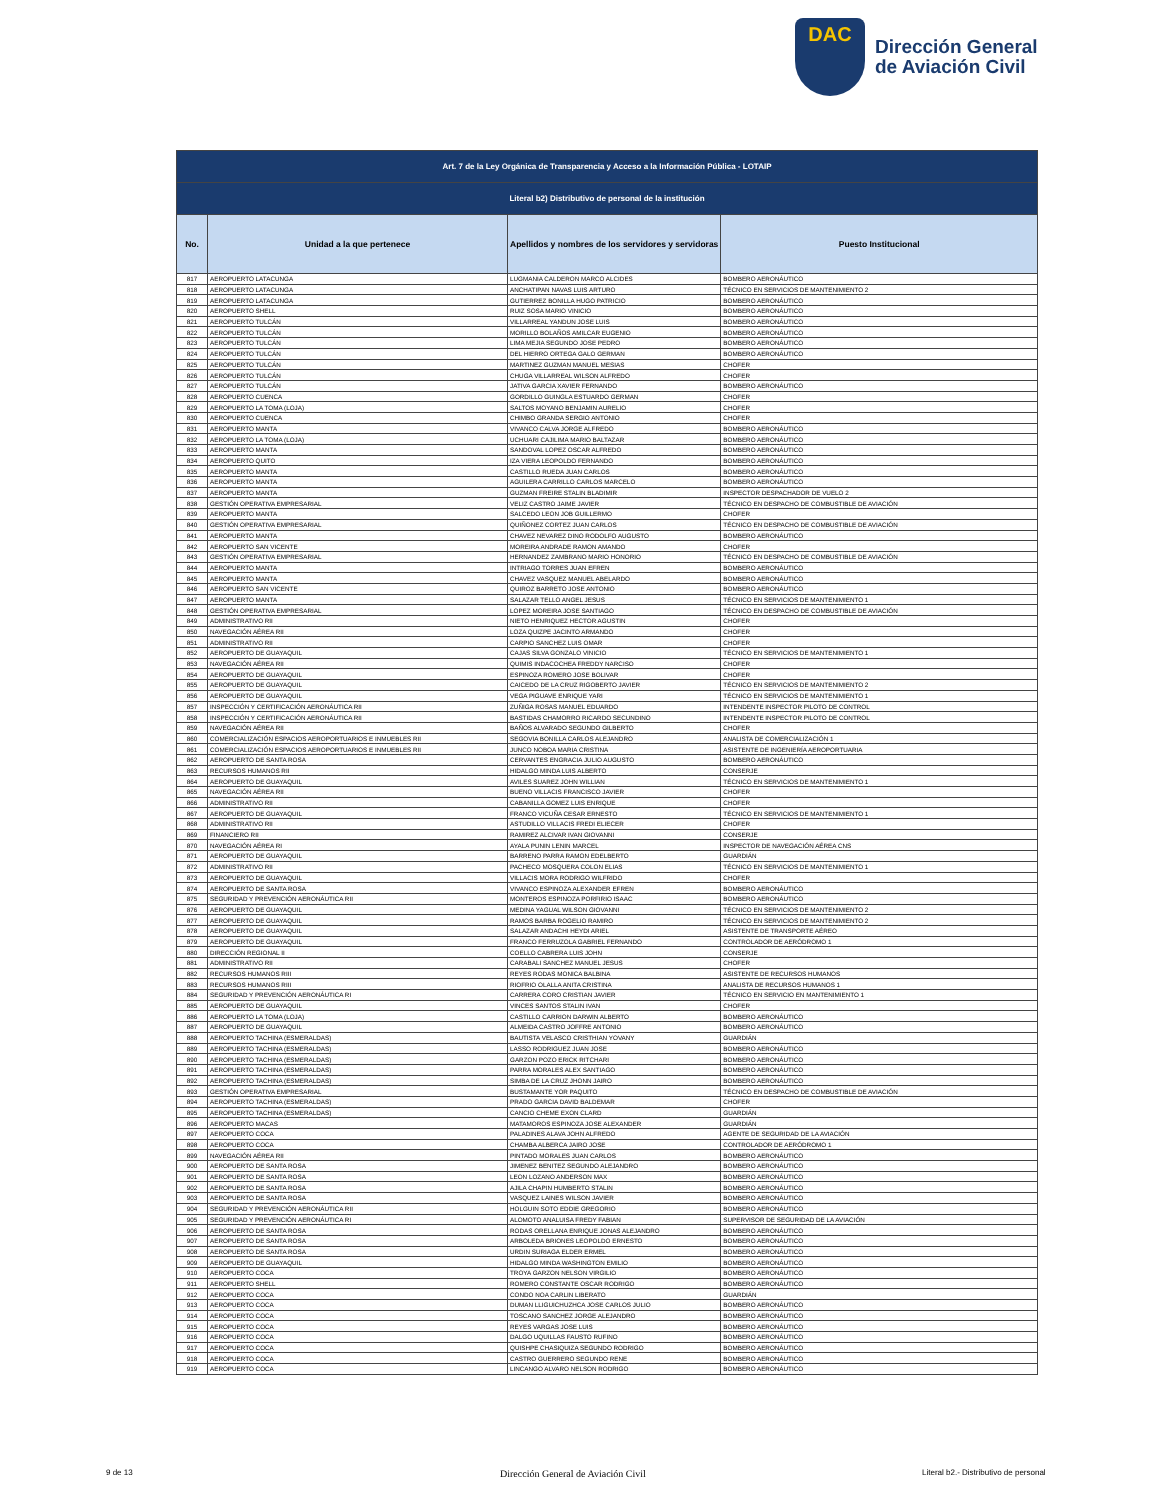DAC
Dirección General
de Aviación Civil
| Art. 7 de la Ley Orgánica de Transparencia y Acceso a la Información Pública - LOTAIP | | | |
| --- | --- | --- | --- |
| Literal b2) Distributivo de personal de la institución | | | |
| No. | Unidad a la que pertenece | Apellidos y nombres de los servidores y servidoras | Puesto Institucional |
| 817 | AEROPUERTO LATACUNGA | LUGMANIA CALDERON MARCO ALCIDES | BOMBERO AERONÁUTICO |
| 818 | AEROPUERTO LATACUNGA | ANCHATIPAN NAVAS LUIS ARTURO | TÉCNICO EN SERVICIOS DE MANTENIMIENTO 2 |
| 819 | AEROPUERTO LATACUNGA | GUTIERREZ BONILLA HUGO PATRICIO | BOMBERO AERONÁUTICO |
| 820 | AEROPUERTO SHELL | RUIZ SOSA MARIO VINICIO | BOMBERO AERONÁUTICO |
| 821 | AEROPUERTO TULCÁN | VILLARREAL YANDUN JOSE LUIS | BOMBERO AERONÁUTICO |
| 822 | AEROPUERTO TULCÁN | MORILLO BOLAÑOS AMILCAR EUGENIO | BOMBERO AERONÁUTICO |
| 823 | AEROPUERTO TULCÁN | LIMA MEJIA SEGUNDO JOSE PEDRO | BOMBERO AERONÁUTICO |
| 824 | AEROPUERTO TULCÁN | DEL HIERRO ORTEGA GALO GERMAN | BOMBERO AERONÁUTICO |
| 825 | AEROPUERTO TULCÁN | MARTINEZ GUZMAN MANUEL MESIAS | CHOFER |
| 826 | AEROPUERTO TULCÁN | CHUGA VILLARREAL WILSON ALFREDO | CHOFER |
| 827 | AEROPUERTO TULCÁN | JATIVA GARCIA XAVIER FERNANDO | BOMBERO AERONÁUTICO |
| 828 | AEROPUERTO CUENCA | GORDILLO GUINGLA ESTUARDO GERMAN | CHOFER |
| 829 | AEROPUERTO LA TOMA (LOJA) | SALTOS MOYANO BENJAMIN AURELIO | CHOFER |
| 830 | AEROPUERTO CUENCA | CHIMBO GRANDA SERGIO ANTONIO | CHOFER |
| 831 | AEROPUERTO MANTA | VIVANCO CALVA JORGE ALFREDO | BOMBERO AERONÁUTICO |
| 832 | AEROPUERTO LA TOMA (LOJA) | UCHUARI CAJILIMA MARIO BALTAZAR | BOMBERO AERONÁUTICO |
| 833 | AEROPUERTO MANTA | SANDOVAL LOPEZ OSCAR ALFREDO | BOMBERO AERONÁUTICO |
| 834 | AEROPUERTO QUITO | IZA VIERA LEOPOLDO FERNANDO | BOMBERO AERONÁUTICO |
| 835 | AEROPUERTO MANTA | CASTILLO RUEDA JUAN CARLOS | BOMBERO AERONÁUTICO |
| 836 | AEROPUERTO MANTA | AGUILERA CARRILLO CARLOS MARCELO | BOMBERO AERONÁUTICO |
| 837 | AEROPUERTO MANTA | GUZMAN FREIRE STALIN BLADIMIR | INSPECTOR DESPACHADOR DE VUELO 2 |
| 838 | GESTIÓN OPERATIVA EMPRESARIAL | VELIZ CASTRO JAIME JAVIER | TÉCNICO EN DESPACHO DE COMBUSTIBLE DE AVIACIÓN |
| 839 | AEROPUERTO MANTA | SALCEDO LEON JOB GUILLERMO | CHOFER |
| 840 | GESTIÓN OPERATIVA EMPRESARIAL | QUIÑONEZ CORTEZ JUAN CARLOS | TÉCNICO EN DESPACHO DE COMBUSTIBLE DE AVIACIÓN |
| 841 | AEROPUERTO MANTA | CHAVEZ NEVAREZ DINO RODOLFO AUGUSTO | BOMBERO AERONÁUTICO |
| 842 | AEROPUERTO SAN VICENTE | MOREIRA ANDRADE RAMON AMANDO | CHOFER |
| 843 | GESTIÓN OPERATIVA EMPRESARIAL | HERNANDEZ ZAMBRANO MARIO HONORIO | TÉCNICO EN DESPACHO DE COMBUSTIBLE DE AVIACIÓN |
| 844 | AEROPUERTO MANTA | INTRIAGO TORRES JUAN EFREN | BOMBERO AERONÁUTICO |
| 845 | AEROPUERTO MANTA | CHAVEZ VASQUEZ MANUEL ABELARDO | BOMBERO AERONÁUTICO |
| 846 | AEROPUERTO SAN VICENTE | QUIROZ BARRETO JOSE ANTONIO | BOMBERO AERONÁUTICO |
| 847 | AEROPUERTO MANTA | SALAZAR TELLO ANGEL JESUS | TÉCNICO EN SERVICIOS DE MANTENIMIENTO 1 |
| 848 | GESTIÓN OPERATIVA EMPRESARIAL | LOPEZ MOREIRA JOSE SANTIAGO | TÉCNICO EN DESPACHO DE COMBUSTIBLE DE AVIACIÓN |
| 849 | ADMINISTRATIVO RII | NIETO HENRIQUEZ HECTOR AGUSTIN | CHOFER |
| 850 | NAVEGACIÓN AÉREA RII | LOZA QUIZPE JACINTO ARMANDO | CHOFER |
| 851 | ADMINISTRATIVO RII | CARPIO SANCHEZ LUIS OMAR | CHOFER |
| 852 | AEROPUERTO DE GUAYAQUIL | CAJAS SILVA GONZALO VINICIO | TÉCNICO EN SERVICIOS DE MANTENIMIENTO 1 |
| 853 | NAVEGACIÓN AÉREA RII | QUIMIS INDACOCHEA FREDDY NARCISO | CHOFER |
| 854 | AEROPUERTO DE GUAYAQUIL | ESPINOZA ROMERO JOSE BOLIVAR | CHOFER |
| 855 | AEROPUERTO DE GUAYAQUIL | CAICEDO DE LA CRUZ RIGOBERTO JAVIER | TÉCNICO EN SERVICIOS DE MANTENIMIENTO 2 |
| 856 | AEROPUERTO DE GUAYAQUIL | VEGA PIGUAVE ENRIQUE YARI | TÉCNICO EN SERVICIOS DE MANTENIMIENTO 1 |
| 857 | INSPECCIÓN Y CERTIFICACIÓN AERONÁUTICA RII | ZUÑIGA ROSAS MANUEL EDUARDO | INTENDENTE INSPECTOR PILOTO DE CONTROL |
| 858 | INSPECCIÓN Y CERTIFICACIÓN AERONÁUTICA RII | BASTIDAS CHAMORRO RICARDO SECUNDINO | INTENDENTE INSPECTOR PILOTO DE CONTROL |
| 859 | NAVEGACIÓN AÉREA RII | BAÑOS ALVARADO SEGUNDO GILBERTO | CHOFER |
| 860 | COMERCIALIZACIÓN ESPACIOS AEROPORTUARIOS E INMUEBLES RII | SEGOVIA BONILLA CARLOS ALEJANDRO | ANALISTA DE COMERCIALIZACIÓN 1 |
| 861 | COMERCIALIZACIÓN ESPACIOS AEROPORTUARIOS E INMUEBLES RII | JUNCO NOBOA MARIA CRISTINA | ASISTENTE DE INGENIERÍA AEROPORTUARIA |
| 862 | AEROPUERTO DE SANTA ROSA | CERVANTES ENGRACIA JULIO AUGUSTO | BOMBERO AERONÁUTICO |
| 863 | RECURSOS HUMANOS RII | HIDALGO MINDA LUIS ALBERTO | CONSERJE |
| 864 | AEROPUERTO DE GUAYAQUIL | AVILES SUAREZ JOHN WILLIAN | TÉCNICO EN SERVICIOS DE MANTENIMIENTO 1 |
| 865 | NAVEGACIÓN AÉREA RII | BUENO VILLACIS FRANCISCO JAVIER | CHOFER |
| 866 | ADMINISTRATIVO RII | CABANILLA GOMEZ LUIS ENRIQUE | CHOFER |
| 867 | AEROPUERTO DE GUAYAQUIL | FRANCO VICUÑA CESAR ERNESTO | TÉCNICO EN SERVICIOS DE MANTENIMIENTO 1 |
| 868 | ADMINISTRATIVO RII | ASTUDILLO VILLACIS FREDI ELIECER | CHOFER |
| 869 | FINANCIERO RII | RAMIREZ ALCIVAR IVAN GIOVANNI | CONSERJE |
| 870 | NAVEGACIÓN AÉREA RI | AYALA PUNIN LENIN MARCEL | INSPECTOR DE NAVEGACIÓN AÉREA CNS |
| 871 | AEROPUERTO DE GUAYAQUIL | BARRENO PARRA RAMON EDELBERTO | GUARDIÁN |
| 872 | ADMINISTRATIVO RII | PACHECO MOSQUERA COLON ELIAS | TÉCNICO EN SERVICIOS DE MANTENIMIENTO 1 |
| 873 | AEROPUERTO DE GUAYAQUIL | VILLACIS MORA RODRIGO WILFRIDO | CHOFER |
| 874 | AEROPUERTO DE SANTA ROSA | VIVANCO ESPINOZA ALEXANDER EFREN | BOMBERO AERONÁUTICO |
| 875 | SEGURIDAD Y PREVENCIÓN AERONÁUTICA RII | MONTEROS ESPINOZA PORFIRIO ISAAC | BOMBERO AERONÁUTICO |
| 876 | AEROPUERTO DE GUAYAQUIL | MEDINA YAGUAL WILSON GIOVANNI | TÉCNICO EN SERVICIOS DE MANTENIMIENTO 2 |
| 877 | AEROPUERTO DE GUAYAQUIL | RAMOS BARBA ROGELIO RAMIRO | TÉCNICO EN SERVICIOS DE MANTENIMIENTO 2 |
| 878 | AEROPUERTO DE GUAYAQUIL | SALAZAR ANDACHI HEYDI ARIEL | ASISTENTE DE TRANSPORTE AÉREO |
| 879 | AEROPUERTO DE GUAYAQUIL | FRANCO FERRUZOLA GABRIEL FERNANDO | CONTROLADOR DE AERÓDROMO 1 |
| 880 | DIRECCIÓN REGIONAL II | COELLO CABRERA LUIS JOHN | CONSERJE |
| 881 | ADMINISTRATIVO RII | CARABALI SANCHEZ MANUEL JESUS | CHOFER |
| 882 | RECURSOS HUMANOS RIII | REYES RODAS MONICA BALBINA | ASISTENTE DE RECURSOS HUMANOS |
| 883 | RECURSOS HUMANOS RIII | RIOFRIO OLALLA ANITA CRISTINA | ANALISTA DE RECURSOS HUMANOS 1 |
| 884 | SEGURIDAD Y PREVENCIÓN AERONÁUTICA RI | CARRERA CORO CRISTIAN JAVIER | TÉCNICO EN SERVICIO EN MANTENIMIENTO 1 |
| 885 | AEROPUERTO DE GUAYAQUIL | VINCES SANTOS STALIN IVAN | CHOFER |
| 886 | AEROPUERTO LA TOMA (LOJA) | CASTILLO CARRION DARWIN ALBERTO | BOMBERO AERONÁUTICO |
| 887 | AEROPUERTO DE GUAYAQUIL | ALMEIDA CASTRO JOFFRE ANTONIO | BOMBERO AERONÁUTICO |
| 888 | AEROPUERTO TACHINA (ESMERALDAS) | BAUTISTA VELASCO CRISTHIAN YOVANY | GUARDIÁN |
| 889 | AEROPUERTO TACHINA (ESMERALDAS) | LASSO RODRIGUEZ JUAN JOSE | BOMBERO AERONÁUTICO |
| 890 | AEROPUERTO TACHINA (ESMERALDAS) | GARZON POZO ERICK RITCHARI | BOMBERO AERONÁUTICO |
| 891 | AEROPUERTO TACHINA (ESMERALDAS) | PARRA MORALES ALEX SANTIAGO | BOMBERO AERONÁUTICO |
| 892 | AEROPUERTO TACHINA (ESMERALDAS) | SIMBA DE LA CRUZ JHONN JAIRO | BOMBERO AERONÁUTICO |
| 893 | GESTIÓN OPERATIVA EMPRESARIAL | BUSTAMANTE YOR PAQUITO | TÉCNICO EN DESPACHO DE COMBUSTIBLE DE AVIACIÓN |
| 894 | AEROPUERTO TACHINA (ESMERALDAS) | PRADO GARCIA DAVID BALDEMAR | CHOFER |
| 895 | AEROPUERTO TACHINA (ESMERALDAS) | CANCIO CHEME EXON CLARD | GUARDIÁN |
| 896 | AEROPUERTO MACAS | MATAMOROS ESPINOZA JOSE ALEXANDER | GUARDIÁN |
| 897 | AEROPUERTO COCA | PALADINES ALAVA JOHN ALFREDO | AGENTE DE SEGURIDAD DE LA AVIACIÓN |
| 898 | AEROPUERTO COCA | CHAMBA ALBERCA JAIRO JOSE | CONTROLADOR DE AERÓDROMO 1 |
| 899 | NAVEGACIÓN AÉREA RII | PINTADO MORALES JUAN CARLOS | BOMBERO AERONÁUTICO |
| 900 | AEROPUERTO DE SANTA ROSA | JIMENEZ BENITEZ SEGUNDO ALEJANDRO | BOMBERO AERONÁUTICO |
| 901 | AEROPUERTO DE SANTA ROSA | LEON LOZANO ANDERSON MAX | BOMBERO AERONÁUTICO |
| 902 | AEROPUERTO DE SANTA ROSA | AJILA CHAPIN HUMBERTO STALIN | BOMBERO AERONÁUTICO |
| 903 | AEROPUERTO DE SANTA ROSA | VASQUEZ LAINES WILSON JAVIER | BOMBERO AERONÁUTICO |
| 904 | SEGURIDAD Y PREVENCIÓN AERONÁUTICA RII | HOLGUIN SOTO EDDIE GREGORIO | BOMBERO AERONÁUTICO |
| 905 | SEGURIDAD Y PREVENCIÓN AERONÁUTICA RI | ALOMOTO ANALUISA FREDY FABIAN | SUPERVISOR DE SEGURIDAD DE LA AVIACIÓN |
| 906 | AEROPUERTO DE SANTA ROSA | RODAS ORELLANA ENRIQUE JONAS ALEJANDRO | BOMBERO AERONÁUTICO |
| 907 | AEROPUERTO DE SANTA ROSA | ARBOLEDA BRIONES LEOPOLDO ERNESTO | BOMBERO AERONÁUTICO |
| 908 | AEROPUERTO DE SANTA ROSA | URDIN SURIAGA ELDER ERMEL | BOMBERO AERONÁUTICO |
| 909 | AEROPUERTO DE GUAYAQUIL | HIDALGO MINDA WASHINGTON EMILIO | BOMBERO AERONÁUTICO |
| 910 | AEROPUERTO COCA | TROYA GARZON NELSON VIRGILIO | BOMBERO AERONÁUTICO |
| 911 | AEROPUERTO SHELL | ROMERO CONSTANTE OSCAR RODRIGO | BOMBERO AERONÁUTICO |
| 912 | AEROPUERTO COCA | CONDO NOA CARLIN LIBERATO | GUARDIÁN |
| 913 | AEROPUERTO COCA | DUMAN LLIGUICHUZHCA JOSE CARLOS JULIO | BOMBERO AERONÁUTICO |
| 914 | AEROPUERTO COCA | TOSCANO SANCHEZ JORGE ALEJANDRO | BOMBERO AERONÁUTICO |
| 915 | AEROPUERTO COCA | REYES VARGAS JOSE LUIS | BOMBERO AERONÁUTICO |
| 916 | AEROPUERTO COCA | DALGO UQUILLAS FAUSTO RUFINO | BOMBERO AERONÁUTICO |
| 917 | AEROPUERTO COCA | QUISHPE CHASIQUIZA SEGUNDO RODRIGO | BOMBERO AERONÁUTICO |
| 918 | AEROPUERTO COCA | CASTRO GUERRERO SEGUNDO RENE | BOMBERO AERONÁUTICO |
| 919 | AEROPUERTO COCA | LINCANGO ALVARO NELSON RODRIGO | BOMBERO AERONÁUTICO |
9 de 13
Dirección General de Aviación Civil
Literal b2.- Distributivo de personal